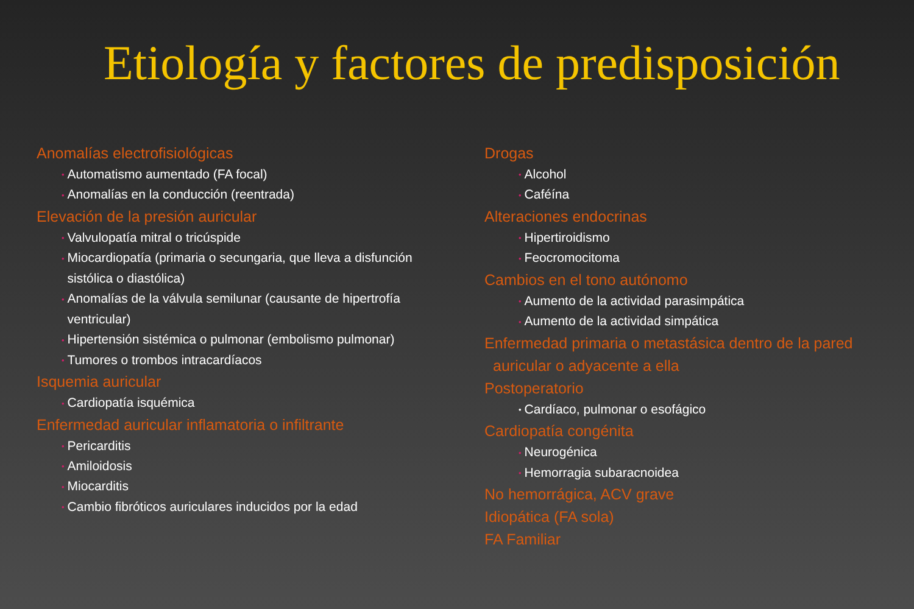Etiología y factores de predisposición
Anomalías electrofisiológicas
• Automatismo aumentado (FA focal)
• Anomalías en la conducción (reentrada)
Elevación de la presión auricular
• Valvulopatía mitral o tricúspide
• Miocardiopatía (primaria o secungaria, que lleva a disfunción
• sistólica o diastólica)
• Anomalías de la válvula semilunar (causante de hipertrofía
• ventricular)
• Hipertensión sistémica o pulmonar (embolismo pulmonar)
• Tumores o trombos intracardíacos
Isquemia auricular
• Cardiopatía isquémica
Enfermedad auricular inflamatoria o infiltrante
• Pericarditis
• Amiloidosis
• Miocarditis
• Cambio fibróticos auriculares inducidos por la edad
Drogas
• Alcohol
• Caféína
Alteraciones endocrinas
• Hipertiroidismo
• Feocromocitoma
Cambios en el tono autónomo
• Aumento de la actividad parasimpática
• Aumento de la actividad simpática
Enfermedad primaria o metastásica dentro de la pared
auricular o adyacente a ella
Postoperatorio
• Cardíaco, pulmonar o esofágico
Cardiopatía congénita
• Neurogénica
• Hemorragia subaracnoidea
No hemorrágica, ACV grave
Idiopática (FA sola)
FA Familiar